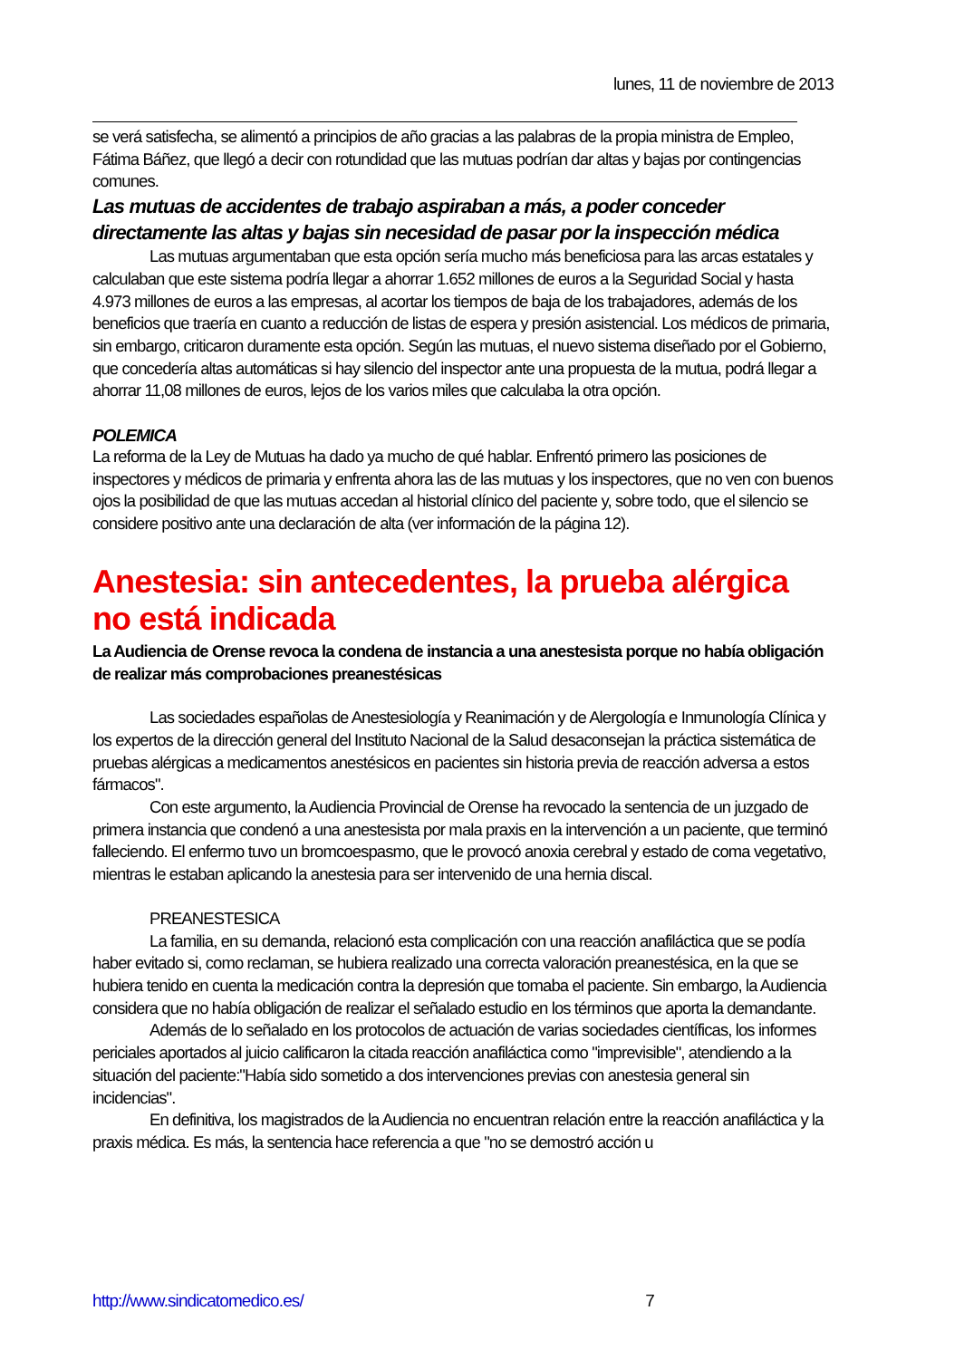lunes, 11 de noviembre de 2013
se verá satisfecha, se alimentó a principios de año gracias a las palabras de la propia ministra de Empleo, Fátima Báñez, que llegó a decir con rotundidad que las mutuas podrían dar altas y bajas por contingencias comunes.
Las mutuas de accidentes de trabajo aspiraban a más, a poder conceder directamente las altas y bajas sin necesidad de pasar por la inspección médica
Las mutuas argumentaban que esta opción sería mucho más beneficiosa para las arcas estatales y calculaban que este sistema podría llegar a ahorrar 1.652 millones de euros a la Seguridad Social y hasta 4.973 millones de euros a las empresas, al acortar los tiempos de baja de los trabajadores, además de los beneficios que traería en cuanto a reducción de listas de espera y presión asistencial. Los médicos de primaria, sin embargo, criticaron duramente esta opción. Según las mutuas, el nuevo sistema diseñado por el Gobierno, que concedería altas automáticas si hay silencio del inspector ante una propuesta de la mutua, podrá llegar a ahorrar 11,08 millones de euros, lejos de los varios miles que calculaba la otra opción.
POLEMICA
La reforma de la Ley de Mutuas ha dado ya mucho de qué hablar. Enfrentó primero las posiciones de inspectores y médicos de primaria y enfrenta ahora las de las mutuas y los inspectores, que no ven con buenos ojos la posibilidad de que las mutuas accedan al historial clínico del paciente y, sobre todo, que el silencio se considere positivo ante una declaración de alta (ver información de la página 12).
Anestesia: sin antecedentes, la prueba alérgica no está indicada
La Audiencia de Orense revoca la condena de instancia a una anestesista porque no había obligación de realizar más comprobaciones preanestésicas
Las sociedades españolas de Anestesiología y Reanimación y de Alergología e Inmunología Clínica y los expertos de la dirección general del Instituto Nacional de la Salud desaconsejan la práctica sistemática de pruebas alérgicas a medicamentos anestésicos en pacientes sin historia previa de reacción adversa a estos fármacos".
Con este argumento, la Audiencia Provincial de Orense ha revocado la sentencia de un juzgado de primera instancia que condenó a una anestesista por mala praxis en la intervención a un paciente, que terminó falleciendo. El enfermo tuvo un bromcoespasmo, que le provocó anoxia cerebral y estado de coma vegetativo, mientras le estaban aplicando la anestesia para ser intervenido de una hernia discal.
PREANESTESICA
La familia, en su demanda, relacionó esta complicación con una reacción anafiláctica que se podía haber evitado si, como reclaman, se hubiera realizado una correcta valoración preanestésica, en la que se hubiera tenido en cuenta la medicación contra la depresión que tomaba el paciente. Sin embargo, la Audiencia considera que no había obligación de realizar el señalado estudio en los términos que aporta la demandante.
Además de lo señalado en los protocolos de actuación de varias sociedades científicas, los informes periciales aportados al juicio calificaron la citada reacción anafiláctica como "imprevisible", atendiendo a la situación del paciente:"Había sido sometido a dos intervenciones previas con anestesia general sin incidencias".
En definitiva, los magistrados de la Audiencia no encuentran relación entre la reacción anafiláctica y la praxis médica. Es más, la sentencia hace referencia a que "no se demostró acción u
http://www.sindicatomedico.es/ 7